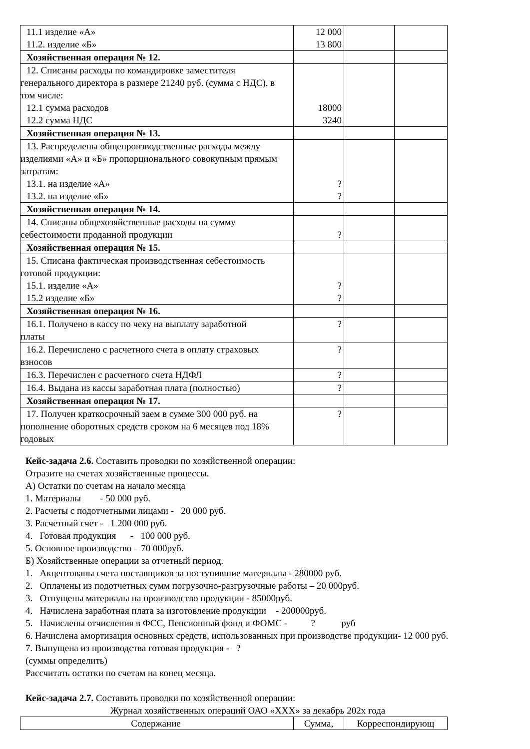| 11.1 изделие «А» 11.2. изделие «Б» | 12 000 13 800 | | |
| Хозяйственная операция № 12. | | | |
| 12. Списаны расходы по командировке заместителя генерального директора в размере 21240 руб. (сумма с НДС), в том числе: 12.1 сумма расходов 12.2 сумма НДС | 18000 3240 | | |
| Хозяйственная операция № 13. | | | |
| 13. Распределены общепроизводственные расходы между изделиями «А» и «Б» пропорционального совокупным прямым затратам: 13.1. на изделие «А» 13.2. на изделие «Б» | ? ? | | |
| Хозяйственная операция № 14. | | | |
| 14. Списаны общехозяйственные расходы на сумму себестоимости проданной продукции | ? | | |
| Хозяйственная операция № 15. | | | |
| 15. Списана фактическая производственная себестоимость готовой продукции: 15.1. изделие «А» 15.2 изделие «Б» | ? ? | | |
| Хозяйственная операция № 16. | | | |
| 16.1. Получено в кассу по чеку на выплату заработной платы | ? | | |
| 16.2. Перечислено с расчетного счета в оплату страховых взносов | ? | | |
| 16.3. Перечислен с расчетного счета НДФЛ | ? | | |
| 16.4. Выдана из кассы заработная плата (полностью) | ? | | |
| Хозяйственная операция № 17. | | | |
| 17. Получен краткосрочный заем в сумме 300 000 руб. на пополнение оборотных средств сроком на 6 месяцев под 18% годовых | ? | | |
Кейс-задача 2.6. Составить проводки по хозяйственной операции:
Отразите на счетах хозяйственные процессы.
А) Остатки по счетам на начало месяца
1. Материалы - 50 000 руб.
2. Расчеты с подотчетными лицами - 20 000 руб.
3. Расчетный счет - 1 200 000 руб.
4. Готовая продукция - 100 000 руб.
5. Основное производство – 70 000руб.
Б) Хозяйственные операции за отчетный период.
1. Акцептованы счета поставщиков за поступившие материалы - 280000 руб.
2. Оплачены из подотчетных сумм погрузочно-разгрузочные работы – 20 000руб.
3. Отпущены материалы на производство продукции - 85000руб.
4. Начислена заработная плата за изготовление продукции - 200000руб.
5. Начислены отчисления в ФСС, Пенсионный фонд и ФОМС - ? руб
6. Начислена амортизация основных средств, использованных при производстве продукции- 12 000 руб.
7. Выпущена из производства готовая продукция - ?
(суммы определить)
Рассчитать остатки по счетам на конец месяца.
Кейс-задача 2.7. Составить проводки по хозяйственной операции:
Журнал хозяйственных операций ОАО «ХХХ» за декабрь 202х года
| Содержание | Сумма, | Корреспондирующ |